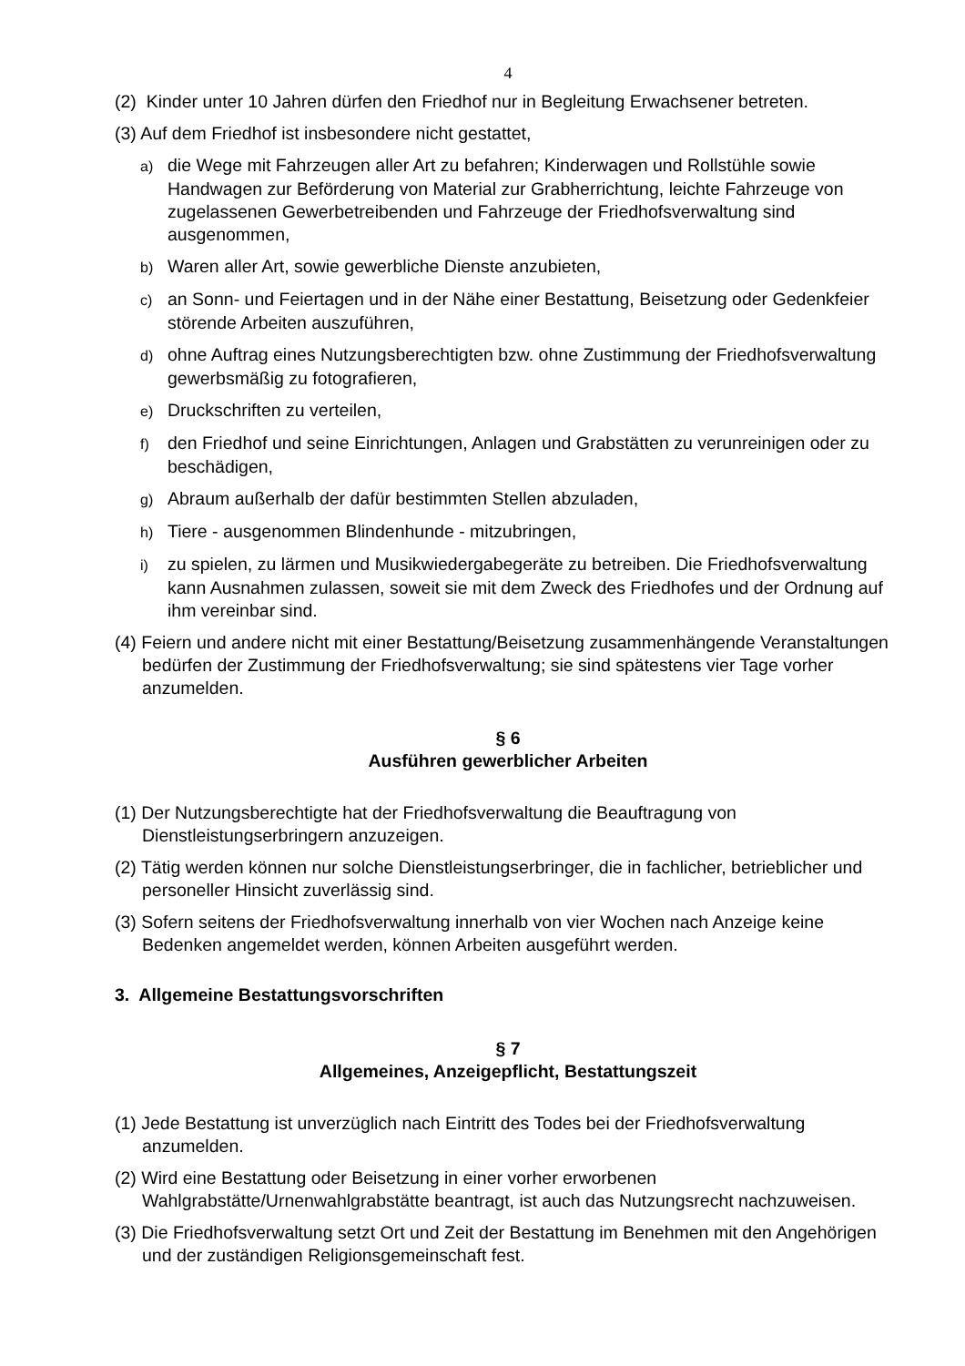4
(2) Kinder unter 10 Jahren dürfen den Friedhof nur in Begleitung Erwachsener betreten.
(3) Auf dem Friedhof ist insbesondere nicht gestattet,
a) die Wege mit Fahrzeugen aller Art zu befahren; Kinderwagen und Rollstühle sowie Handwagen zur Beförderung von Material zur Grabherrichtung, leichte Fahrzeuge von zugelassenen Gewerbetreibenden und Fahrzeuge der Friedhofsverwaltung sind ausgenommen,
b) Waren aller Art, sowie gewerbliche Dienste anzubieten,
c) an Sonn- und Feiertagen und in der Nähe einer Bestattung, Beisetzung oder Gedenkfeier störende Arbeiten auszuführen,
d) ohne Auftrag eines Nutzungsberechtigten bzw. ohne Zustimmung der Friedhofsverwaltung gewerbsmäßig zu fotografieren,
e) Druckschriften zu verteilen,
f) den Friedhof und seine Einrichtungen, Anlagen und Grabstätten zu verunreinigen oder zu beschädigen,
g) Abraum außerhalb der dafür bestimmten Stellen abzuladen,
h) Tiere - ausgenommen Blindenhunde - mitzubringen,
i) zu spielen, zu lärmen und Musikwiedergabegeräte zu betreiben. Die Friedhofsverwaltung kann Ausnahmen zulassen, soweit sie mit dem Zweck des Friedhofes und der Ordnung auf ihm vereinbar sind.
(4) Feiern und andere nicht mit einer Bestattung/Beisetzung zusammenhängende Veranstaltungen bedürfen der Zustimmung der Friedhofsverwaltung; sie sind spätestens vier Tage vorher anzumelden.
§ 6
Ausführen gewerblicher Arbeiten
(1) Der Nutzungsberechtigte hat der Friedhofsverwaltung die Beauftragung von Dienstleistungserbringern anzuzeigen.
(2) Tätig werden können nur solche Dienstleistungserbringer, die in fachlicher, betrieblicher und personeller Hinsicht zuverlässig sind.
(3) Sofern seitens der Friedhofsverwaltung innerhalb von vier Wochen nach Anzeige keine Bedenken angemeldet werden, können Arbeiten ausgeführt werden.
3. Allgemeine Bestattungsvorschriften
§ 7
Allgemeines, Anzeigepflicht, Bestattungszeit
(1) Jede Bestattung ist unverzüglich nach Eintritt des Todes bei der Friedhofsverwaltung anzumelden.
(2) Wird eine Bestattung oder Beisetzung in einer vorher erworbenen Wahlgrabstätte/Urnenwahlgrabstätte beantragt, ist auch das Nutzungsrecht nachzuweisen.
(3) Die Friedhofsverwaltung setzt Ort und Zeit der Bestattung im Benehmen mit den Angehörigen und der zuständigen Religionsgemeinschaft fest.